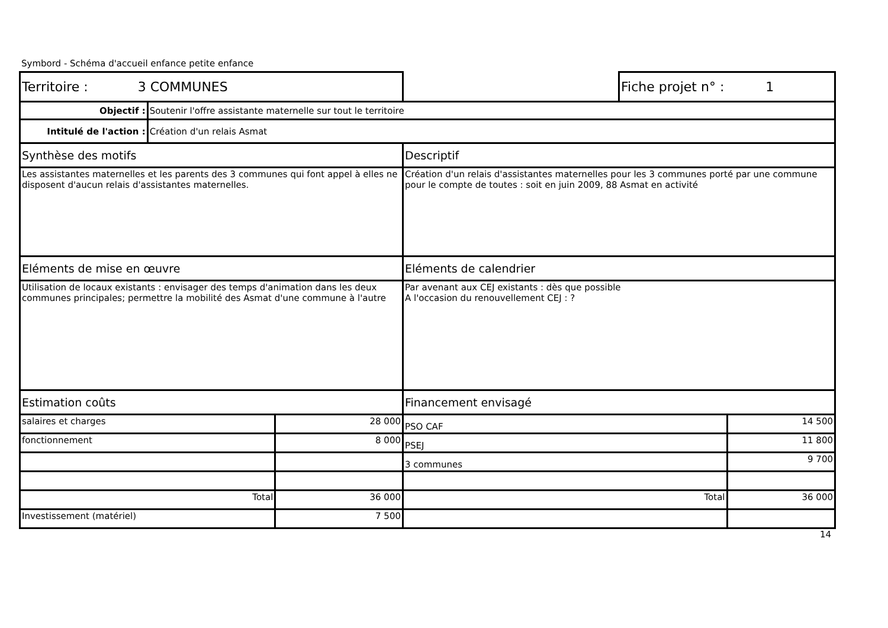Symbord - Schéma d'accueil enfance petite enfance
| Territoire : 3 COMMUNES | | | | Fiche projet n° : 1 | |
| Objectif : | Soutenir l'offre assistante maternelle sur tout le territoire | | | | |
| Intitulé de l'action : | Création d'un relais Asmat | | | | |
| Synthèse des motifs | | | Descriptif | | |
| Les assistantes maternelles et les parents des 3 communes qui font appel à elles ne disposent d'aucun relais d'assistantes maternelles. | | | Création d'un relais d'assistantes maternelles pour les 3 communes porté par une commune pour le compte de toutes : soit en juin 2009, 88 Asmat en activité | | |
| Eléments de mise en œuvre | | | Eléments de calendrier | | |
| Utilisation de locaux existants : envisager des temps d'animation dans les deux communes principales; permettre la mobilité des Asmat d'une commune à l'autre | | | Par avenant aux CEJ existants : dès que possible A l'occasion du renouvellement CEJ : ? | | |
| Estimation coûts | | | Financement envisagé | | |
| salaires et charges | | 28 000 | PSO CAF | | 14 500 |
| fonctionnement | | 8 000 | PSEJ | | 11 800 |
| | | | 3 communes | | 9 700 |
| Total | | 36 000 | Total | | 36 000 |
| Investissement (matériel) | | 7 500 | | | |
14